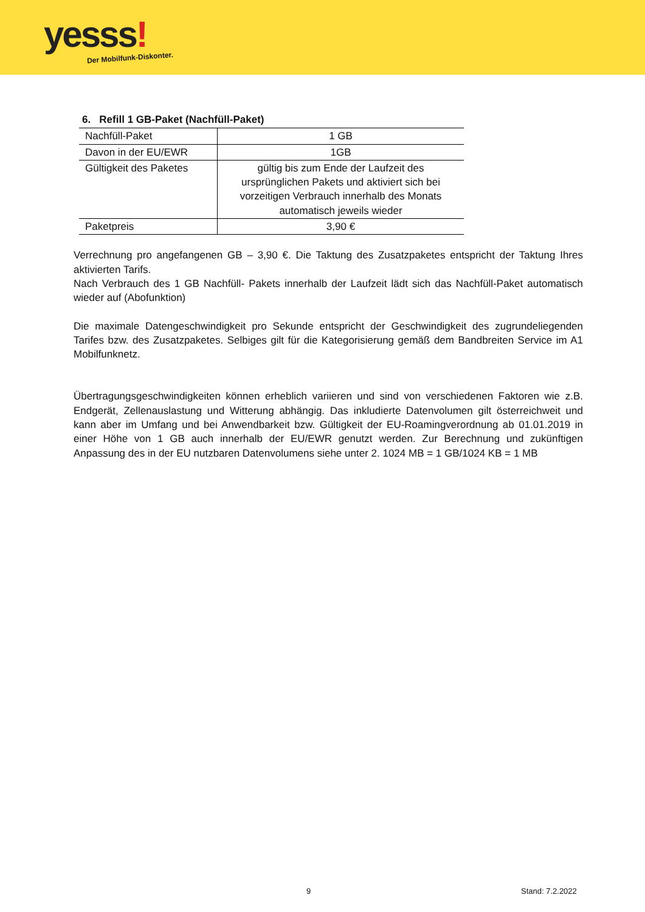yesss!
Der Mobilfunk-Diskonter.
6. Refill 1 GB-Paket (Nachfüll-Paket)
| Nachfüll-Paket | 1 GB |
| Davon in der EU/EWR | 1GB |
| Gültigkeit des Paketes | gültig bis zum Ende der Laufzeit des ursprünglichen Pakets und aktiviert sich bei vorzeitigen Verbrauch innerhalb des Monats automatisch jeweils wieder |
| Paketpreis | 3,90 € |
Verrechnung pro angefangenen GB – 3,90 €. Die Taktung des Zusatzpaketes entspricht der Taktung Ihres aktivierten Tarifs.
Nach Verbrauch des 1 GB Nachfüll- Pakets innerhalb der Laufzeit lädt sich das Nachfüll-Paket automatisch wieder auf (Abofunktion)
Die maximale Datengeschwindigkeit pro Sekunde entspricht der Geschwindigkeit des zugrundeliegenden Tarifes bzw. des Zusatzpaketes. Selbiges gilt für die Kategorisierung gemäß dem Bandbreiten Service im A1 Mobilfunknetz.
Übertragungsgeschwindigkeiten können erheblich variieren und sind von verschiedenen Faktoren wie z.B. Endgerät, Zellenauslastung und Witterung abhängig. Das inkludierte Datenvolumen gilt österreichweit und kann aber im Umfang und bei Anwendbarkeit bzw. Gültigkeit der EU-Roamingverordnung ab 01.01.2019 in einer Höhe von 1 GB auch innerhalb der EU/EWR genutzt werden. Zur Berechnung und zukünftigen Anpassung des in der EU nutzbaren Datenvolumens siehe unter 2. 1024 MB = 1 GB/1024 KB = 1 MB
9 Stand: 7.2.2022